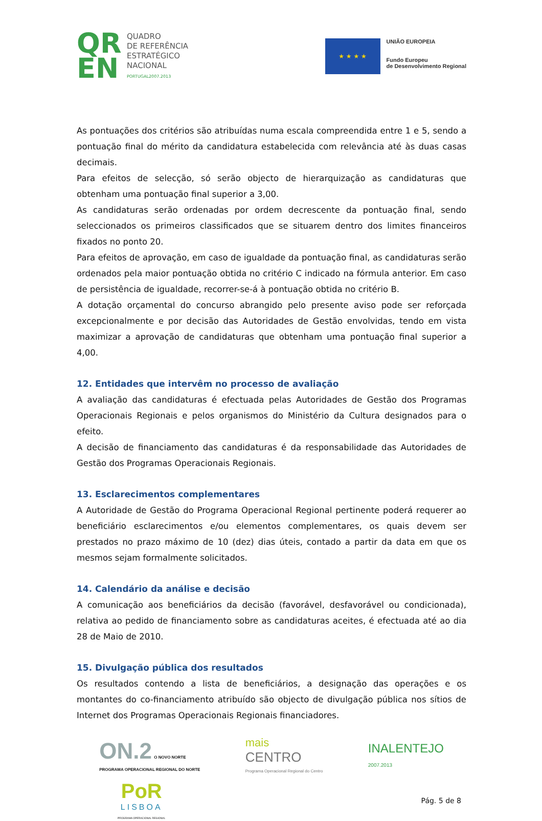QR
EN
QUADRO
DE REFERÊNCIA
ESTRATÉGICO
NACIONAL
PORTUGAL2007.2013
★ ★ ★ ★
UNIÃO EUROPEIA
Fundo Europeu
de Desenvolvimento Regional
As pontuações dos critérios são atribuídas numa escala compreendida entre 1 e 5, sendo a pontuação final do mérito da candidatura estabelecida com relevância até às duas casas decimais.
Para efeitos de selecção, só serão objecto de hierarquização as candidaturas que obtenham uma pontuação final superior a 3,00.
As candidaturas serão ordenadas por ordem decrescente da pontuação final, sendo seleccionados os primeiros classificados que se situarem dentro dos limites financeiros fixados no ponto 20.
Para efeitos de aprovação, em caso de igualdade da pontuação final, as candidaturas serão ordenados pela maior pontuação obtida no critério C indicado na fórmula anterior. Em caso de persistência de igualdade, recorrer-se-á à pontuação obtida no critério B.
A dotação orçamental do concurso abrangido pelo presente aviso pode ser reforçada excepcionalmente e por decisão das Autoridades de Gestão envolvidas, tendo em vista maximizar a aprovação de candidaturas que obtenham uma pontuação final superior a 4,00.
12. Entidades que intervêm no processo de avaliação
A avaliação das candidaturas é efectuada pelas Autoridades de Gestão dos Programas Operacionais Regionais e pelos organismos do Ministério da Cultura designados para o efeito.
A decisão de financiamento das candidaturas é da responsabilidade das Autoridades de Gestão dos Programas Operacionais Regionais.
13. Esclarecimentos complementares
A Autoridade de Gestão do Programa Operacional Regional pertinente poderá requerer ao beneficiário esclarecimentos e/ou elementos complementares, os quais devem ser prestados no prazo máximo de 10 (dez) dias úteis, contado a partir da data em que os mesmos sejam formalmente solicitados.
14. Calendário da análise e decisão
A comunicação aos beneficiários da decisão (favorável, desfavorável ou condicionada), relativa ao pedido de financiamento sobre as candidaturas aceites, é efectuada até ao dia 28 de Maio de 2010.
15. Divulgação pública dos resultados
Os resultados contendo a lista de beneficiários, a designação das operações e os montantes do co-financiamento atribuído são objecto de divulgação pública nos sítios de Internet dos Programas Operacionais Regionais financiadores.
ON.2 O NOVO NORTE
PROGRAMA OPERACIONAL REGIONAL DO NORTE
mais
CENTRO
Programa Operacional Regional do Centro
INALENTEJO
2007.2013
PoR
LISBOA
PROGRAMA OPERACIONAL REGIONAL
Pág. 5 de 8